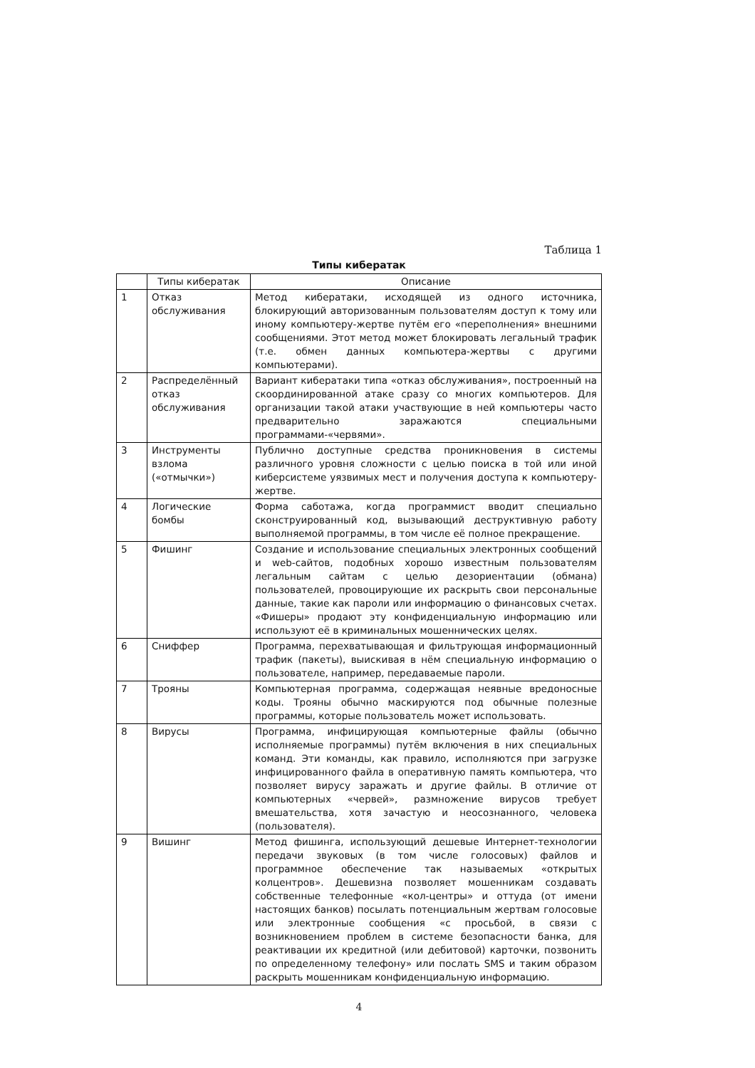Таблица 1
Типы кибератак
| | Типы кибератак | Описание |
| --- | --- | --- |
| 1 | Отказ обслуживания | Метод кибератаки, исходящей из одного источника, блокирующий авторизованным пользователям доступ к тому или иному компьютеру-жертве путём его «переполнения» внешними сообщениями. Этот метод может блокировать легальный трафик (т.е. обмен данных компьютера-жертвы с другими компьютерами). |
| 2 | Распределённый отказ обслуживания | Вариант кибератаки типа «отказ обслуживания», построенный на скоординированной атаке сразу со многих компьютеров. Для организации такой атаки участвующие в ней компьютеры часто предварительно заражаются специальными программами-«червями». |
| 3 | Инструменты взлома («отмычки») | Публично доступные средства проникновения в системы различного уровня сложности с целью поиска в той или иной киберсистеме уязвимых мест и получения доступа к компьютеру-жертве. |
| 4 | Логические бомбы | Форма саботажа, когда программист вводит специально сконструированный код, вызывающий деструктивную работу выполняемой программы, в том числе её полное прекращение. |
| 5 | Фишинг | Создание и использование специальных электронных сообщений и web-сайтов, подобных хорошо известным пользователям легальным сайтам с целью дезориентации (обмана) пользователей, провоцирующие их раскрыть свои персональные данные, такие как пароли или информацию о финансовых счетах. «Фишеры» продают эту конфиденциальную информацию или используют её в криминальных мошеннических целях. |
| 6 | Сниффер | Программа, перехватывающая и фильтрующая информационный трафик (пакеты), выискивая в нём специальную информацию о пользователе, например, передаваемые пароли. |
| 7 | Трояны | Компьютерная программа, содержащая неявные вредоносные коды. Трояны обычно маскируются под обычные полезные программы, которые пользователь может использовать. |
| 8 | Вирусы | Программа, инфицирующая компьютерные файлы (обычно исполняемые программы) путём включения в них специальных команд. Эти команды, как правило, исполняются при загрузке инфицированного файла в оперативную память компьютера, что позволяет вирусу заражать и другие файлы. В отличие от компьютерных «червей», размножение вирусов требует вмешательства, хотя зачастую и неосознанного, человека (пользователя). |
| 9 | Вишинг | Метод фишинга, использующий дешевые Интернет-технологии передачи звуковых (в том числе голосовых) файлов и программное обеспечение так называемых «открытых колцентров». Дешевизна позволяет мошенникам создавать собственные телефонные «кол-центры» и оттуда (от имени настоящих банков) посылать потенциальным жертвам голосовые или электронные сообщения «с просьбой, в связи с возникновением проблем в системе безопасности банка, для реактивации их кредитной (или дебитовой) карточки, позвонить по определенному телефону» или послать SMS и таким образом раскрыть мошенникам конфиденциальную информацию. |
4